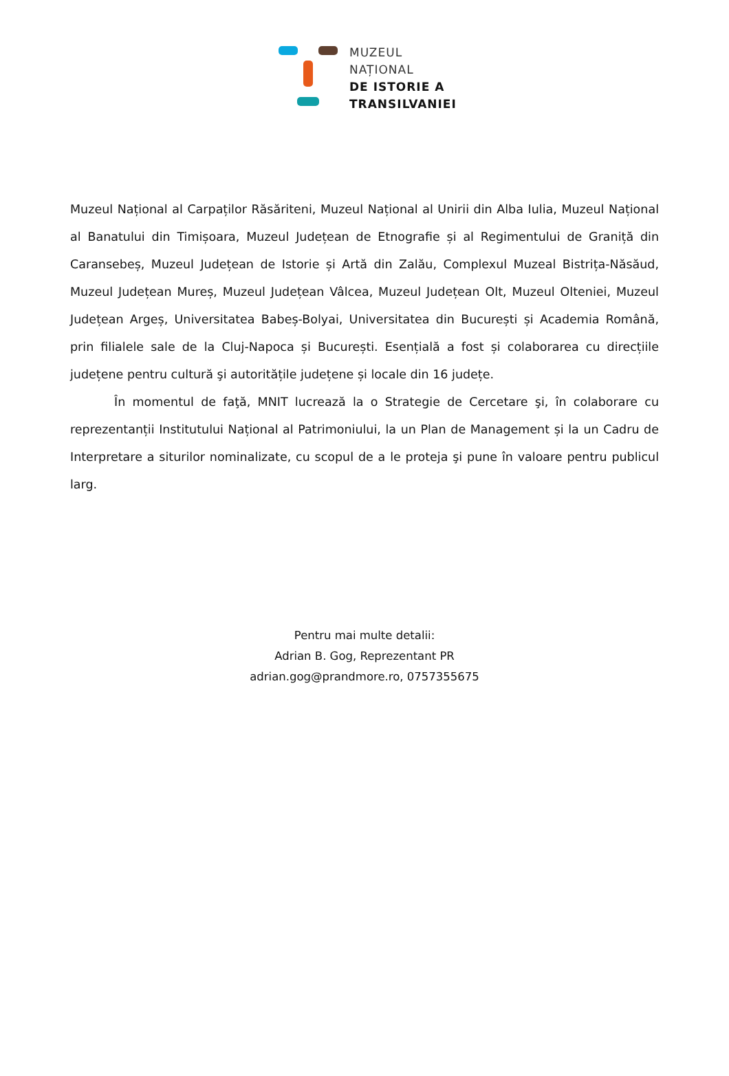MUZEUL
NAȚIONAL
DE ISTORIE A
TRANSILVANIEI
Muzeul Național al Carpaților Răsăriteni, Muzeul Național al Unirii din Alba Iulia, Muzeul Național al Banatului din Timișoara, Muzeul Județean de Etnografie și al Regimentului de Graniță din Caransebeș, Muzeul Județean de Istorie și Artă din Zalău, Complexul Muzeal Bistrița-Năsăud, Muzeul Județean Mureș, Muzeul Județean Vâlcea, Muzeul Județean Olt, Muzeul Olteniei, Muzeul Județean Argeș, Universitatea Babeș-Bolyai, Universitatea din București și Academia Română, prin filialele sale de la Cluj-Napoca și București. Esențială a fost și colaborarea cu direcțiile județene pentru cultură şi autoritățile județene și locale din 16 județe.
În momentul de faţă, MNIT lucrează la o Strategie de Cercetare şi, în colaborare cu reprezentanții Institutului Național al Patrimoniului, la un Plan de Management și la un Cadru de Interpretare a siturilor nominalizate, cu scopul de a le proteja şi pune în valoare pentru publicul larg.
Pentru mai multe detalii:
Adrian B. Gog, Reprezentant PR
adrian.gog@prandmore.ro, 0757355675